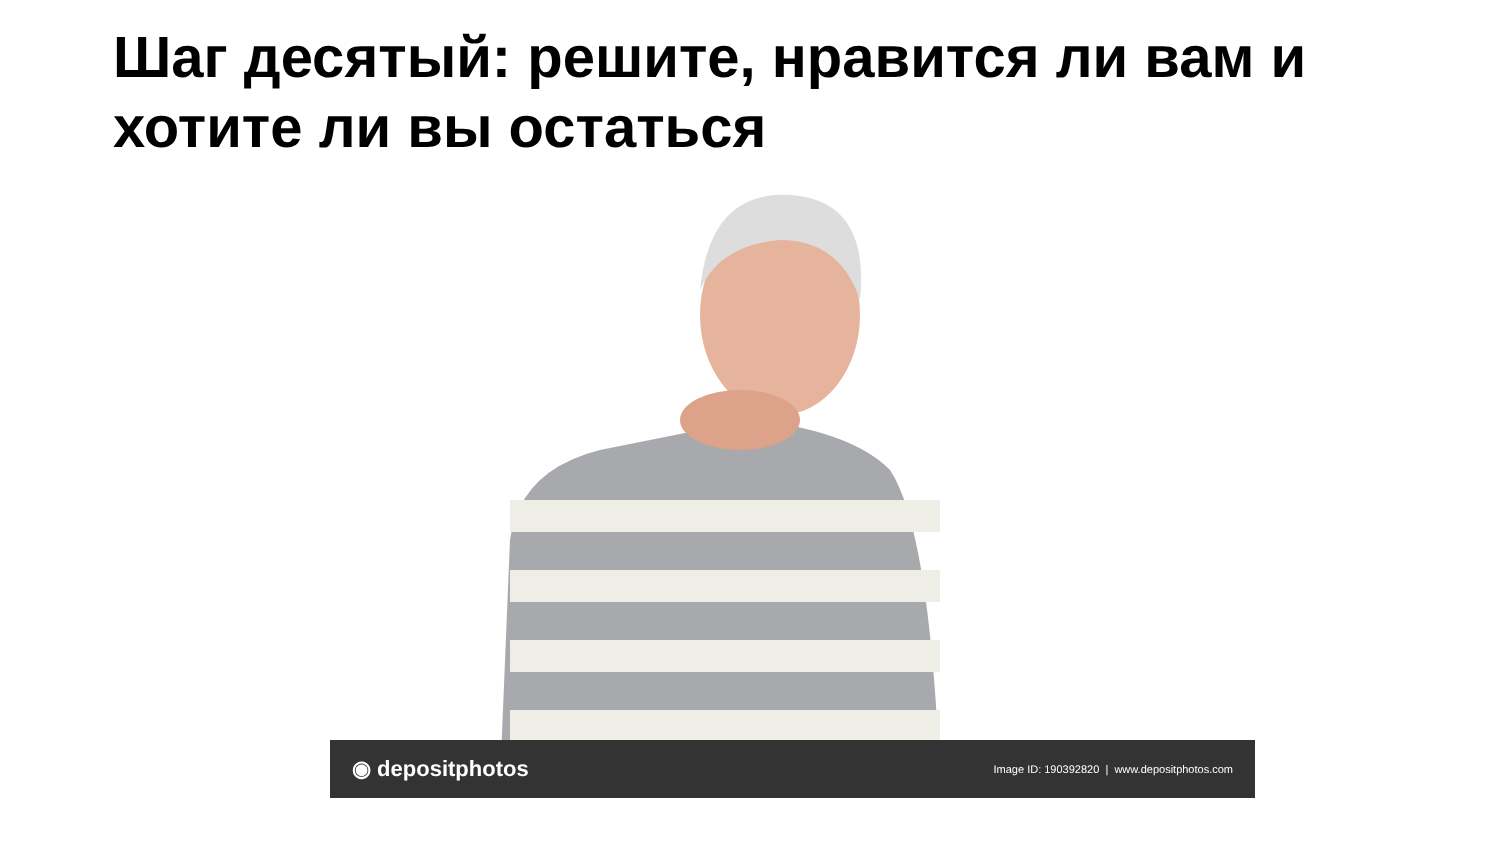Шаг десятый: решите, нравится ли вам и хотите ли вы остаться
◉ depositphotos Image ID: 190392820 | www.depositphotos.com